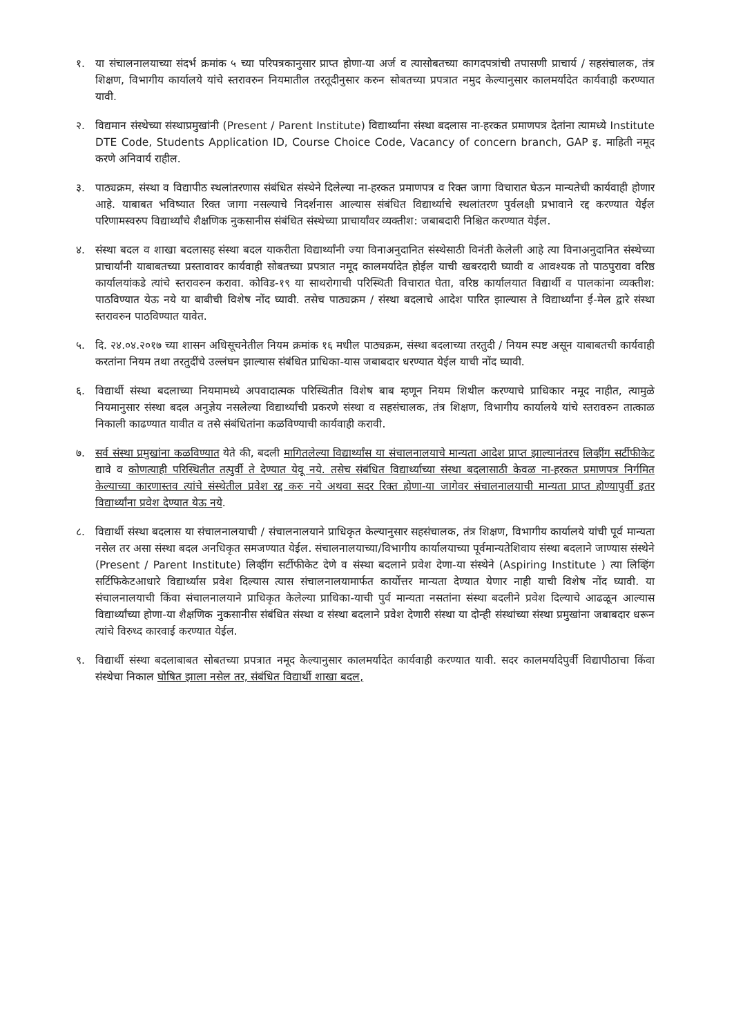१. या संचालनालयाच्या संदर्भ क्रमांक ५ च्या परिपत्रकानुसार प्राप्त होणा-या अर्ज व त्यासोबतच्या कागदपत्रांची तपासणी प्राचार्य / सहसंचालक, तंत्र शिक्षण, विभागीय कार्यालये यांचे स्तरावरुन नियमातील तरतूदीनुसार करुन सोबतच्या प्रपत्रात नमुद केल्यानुसार कालमर्यादेत कार्यवाही करण्यात यावी.
२. विद्यमान संस्थेच्या संस्थाप्रमुखांनी (Present / Parent Institute) विद्यार्थ्यांना संस्था बदलास ना-हरकत प्रमाणपत्र देतांना त्यामध्ये Institute DTE Code, Students Application ID, Course Choice Code, Vacancy of concern branch, GAP इ. माहिती नमूद करणे अनिवार्य राहील.
३. पाठ्यक्रम, संस्था व विद्यापीठ स्थलांतरणास संबंधित संस्थेने दिलेल्या ना-हरकत प्रमाणपत्र व रिक्त जागा विचारात घेऊन मान्यतेची कार्यवाही होणार आहे. याबाबत भविष्यात रिक्त जागा नसल्याचे निदर्शनास आल्यास संबंधित विद्यार्थ्याचे स्थलांतरण पुर्वलक्षी प्रभावाने रद्द करण्यात येईल परिणामस्वरुप विद्यार्थ्यांचे शैक्षणिक नुकसानीस संबंधित संस्थेच्या प्राचार्यांवर व्यक्तीश: जबाबदारी निश्चित करण्यात येईल.
४. संस्था बदल व शाखा बदलासह संस्था बदल याकरीता विद्यार्थ्यांनी ज्या विनाअनुदानित संस्थेसाठी विनंती केलेली आहे त्या विनाअनुदानित संस्थेच्या प्राचार्यांनी याबाबतच्या प्रस्तावावर कार्यवाही सोबतच्या प्रपत्रात नमूद कालमर्यादेत होईल याची खबरदारी घ्यावी व आवश्यक तो पाठपुरावा वरिष्ठ कार्यालयांकडे त्यांचे स्तरावरुन करावा. कोविड-१९ या साथरोगाची परिस्थिती विचारात घेता, वरिष्ठ कार्यालयात विद्यार्थी व पालकांना व्यक्तीश: पाठविण्यात येऊ नये या बाबीची विशेष नोंद घ्यावी. तसेच पाठ्यक्रम / संस्था बदलाचे आदेश पारित झाल्यास ते विद्यार्थ्यांना ई-मेल द्वारे संस्था स्तरावरुन पाठविण्यात यावेत.
५. दि. २४.०४.२०१७ च्या शासन अधिसूचनेतील नियम क्रमांक १६ मधील पाठ्यक्रम, संस्था बदलाच्या तरतुदी / नियम स्पष्ट असून याबाबतची कार्यवाही करतांना नियम तथा तरतुदींचे उल्लंघन झाल्यास संबंधित प्राधिका-यास जबाबदार धरण्यात येईल याची नोंद घ्यावी.
६. विद्यार्थी संस्था बदलाच्या नियमामध्ये अपवादात्मक परिस्थितीत विशेष बाब म्हणून नियम शिथील करण्याचे प्राधिकार नमूद नाहीत, त्यामुळे नियमानुसार संस्था बदल अनुज्ञेय नसलेल्या विद्यार्थ्यांची प्रकरणे संस्था व सहसंचालक, तंत्र शिक्षण, विभागीय कार्यालये यांचे स्तरावरुन तात्काळ निकाली काढण्यात यावीत व तसे संबंधितांना कळविण्याची कार्यवाही करावी.
७. सर्व संस्था प्रमुखांना कळविण्यात येते की, बदली मागितलेल्या विद्यार्थ्यांस या संचालनालयाचे मान्यता आदेश प्राप्त झाल्यानंतरच लिव्हींग सर्टीफीकेट द्यावे व कोणत्याही परिस्थितीत तत्पुर्वी ते देण्यात येवू नये. तसेच संबंधित विद्यार्थ्याच्या संस्था बदलासाठी केवळ ना-हरकत प्रमाणपत्र निर्गमित केल्याच्या कारणास्तव त्यांचे संस्थेतील प्रवेश रद्द करु नये अथवा सदर रिक्त होणा-या जागेवर संचालनालयाची मान्यता प्राप्त होण्यापुर्वी इतर विद्यार्थ्यांना प्रवेश देण्यात येऊ नये.
८. विद्यार्थी संस्था बदलास या संचालनालयाची / संचालनालयाने प्राधिकृत केल्यानुसार सहसंचालक, तंत्र शिक्षण, विभागीय कार्यालये यांची पूर्व मान्यता नसेल तर असा संस्था बदल अनधिकृत समजण्यात येईल. संचालनालयाच्या/विभागीय कार्यालयाच्या पूर्वमान्यतेशिवाय संस्था बदलाने जाण्यास संस्थेने (Present / Parent Institute) लिव्हींग सर्टीफीकेट देणे व संस्था बदलाने प्रवेश देणा-या संस्थेने (Aspiring Institute ) त्या लिव्हिंग सर्टिफिकेटआधारे विद्यार्थ्यास प्रवेश दिल्यास त्यास संचालनालयामार्फत कार्योत्तर मान्यता देण्यात येणार नाही याची विशेष नोंद घ्यावी. या संचालनालयाची किंवा संचालनालयाने प्राधिकृत केलेल्या प्राधिका-याची पुर्व मान्यता नसतांना संस्था बदलीने प्रवेश दिल्याचे आढळून आल्यास विद्यार्थ्यांच्या होणा-या शैक्षणिक नुकसानीस संबंधित संस्था व संस्था बदलाने प्रवेश देणारी संस्था या दोन्ही संस्थांच्या संस्था प्रमुखांना जबाबदार धरून त्यांचे विरुध्द कारवाई करण्यात येईल.
९. विद्यार्थी संस्था बदलाबाबत सोबतच्या प्रपत्रात नमूद केल्यानुसार कालमर्यादेत कार्यवाही करण्यात यावी. सदर कालमर्यादेपुर्वी विद्यापीठाचा किंवा संस्थेचा निकाल घोषित झाला नसेल तर, संबंधित विद्यार्थी शाखा बदल,